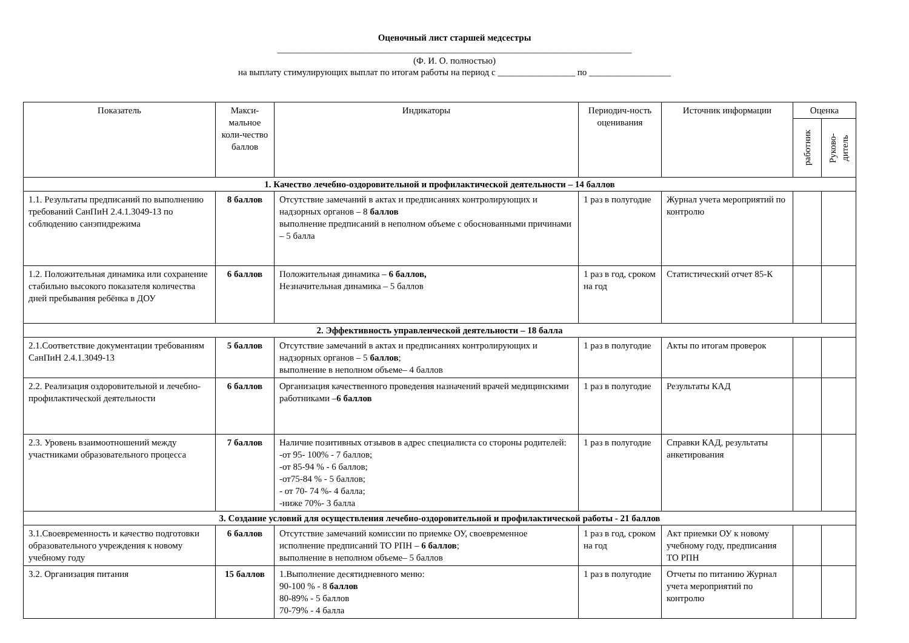Оценочный лист старшей медсестры
______________________________________________________________________________
(Ф. И. О. полностью)
на выплату стимулирующих выплат по итогам работы на период с _________________ по __________________
| Показатель | Макси-мальное коли-чество баллов | Индикаторы | Периодич-ность оценивания | Источник информации | Оценка | |
| --- | --- | --- | --- | --- | --- | --- |
| | | | | | работник | Руково-дитель |
| 1. Качество лечебно-оздоровительной и профилактической деятельности – 14 баллов | | | | | | |
| 1.1. Результаты предписаний по выполнению требований СанПиН 2.4.1.3049-13 по соблюдению санэпидрежима | 8 баллов | Отсутствие замечаний в актах и предписаниях контролирующих и надзорных органов – 8 баллов выполнение предписаний в неполном объеме с обоснованными причинами – 5 балла | 1 раз в полугодие | Журнал учета мероприятий по контролю | | |
| 1.2. Положительная динамика или сохранение стабильно высокого показателя количества дней пребывания ребёнка в ДОУ | 6 баллов | Положительная динамика – 6 баллов, Незначительная динамика – 5 баллов | 1 раз в год, сроком на год | Статистический отчет 85-К | | |
| 2. Эффективность управленческой деятельности – 18 балла | | | | | | |
| 2.1.Соответствие документации требованиям СанПиН 2.4.1.3049-13 | 5 баллов | Отсутствие замечаний в актах и предписаниях контролирующих и надзорных органов – 5 баллов ; выполнение в неполном объеме– 4 баллов | 1 раз в полугодие | Акты по итогам проверок | | |
| 2.2. Реализация оздоровительной и лечебно-профилактической деятельности | 6 баллов | Организация качественного проведения назначений врачей медицинскими работниками – 6 баллов | 1 раз в полугодие | Результаты КАД | | |
| 2.3. Уровень взаимоотношений между участниками образовательного процесса | 7 баллов | Наличие позитивных отзывов в адрес специалиста со стороны родителей: -от 95- 100% - 7 баллов; -от 85-94 % - 6 баллов; -от75-84 % - 5 баллов; - от 70- 74 %- 4 балла; -ниже 70%- 3 балла | 1 раз в полугодие | Справки КАД, результаты анкетирования | | |
| 3. Создание условий для осуществления лечебно-оздоровительной и профилактической работы - 21 баллов | | | | | | |
| 3.1.Своевременность и качество подготовки образовательного учреждения к новому учебному году | 6 баллов | Отсутствие замечаний комиссии по приемке ОУ, своевременное исполнение предписаний ТО РПН – 6 баллов ; выполнение в неполном объеме– 5 баллов | 1 раз в год, сроком на год | Акт приемки ОУ к новому учебному году, предписания ТО РПН | | |
| 3.2. Организация питания | 15 баллов | 1.Выполнение десятидневного меню: 90-100 % - 8 баллов 80-89% - 5 баллов 70-79% - 4 балла | 1 раз в полугодие | Отчеты по питанию Журнал учета мероприятий по контролю | | |